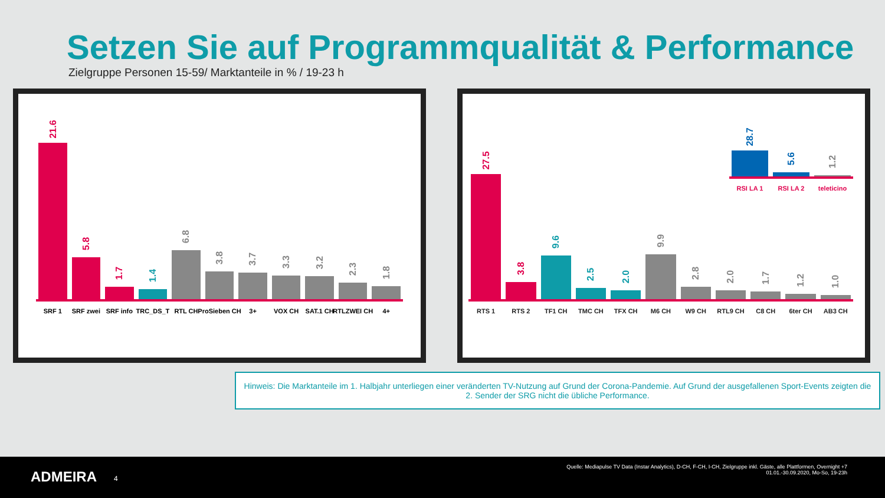Setzen Sie auf Programmqualität & Performance
Zielgruppe Personen 15-59/ Marktanteile in % / 19-23 h
21.6
SRF 1
5.8
SRF zwei
1.7
SRF info
1.4
TRC_DS_T
6.8
RTL CH
3.8
ProSieben CH
3.7
3+
3.3
VOX CH
3.2
SAT.1 CH
2.3
RTLZWEI CH
1.8
4+
28.7
RSI LA 1
5.6
RSI LA 2
1.2
teleticino
27.5
RTS 1
3.8
RTS 2
9.6
TF1 CH
2.5
TMC CH
2.0
TFX CH
9.9
M6 CH
2.8
W9 CH
2.0
RTL9 CH
1.7
C8 CH
1.2
6ter CH
1.0
AB3 CH
Hinweis: Die Marktanteile im 1. Halbjahr unterliegen einer veränderten TV-Nutzung auf Grund der Corona-Pandemie. Auf Grund der ausgefallenen Sport-Events zeigten die 2. Sender der SRG nicht die übliche Performance.
ADMEIRA 4
Quelle: Mediapulse TV Data (Instar Analytics), D-CH, F-CH, I-CH, Zielgruppe inkl. Gäste, alle Plattformen, Overnight +7
01.01.-30.09.2020, Mo-So, 19-23h